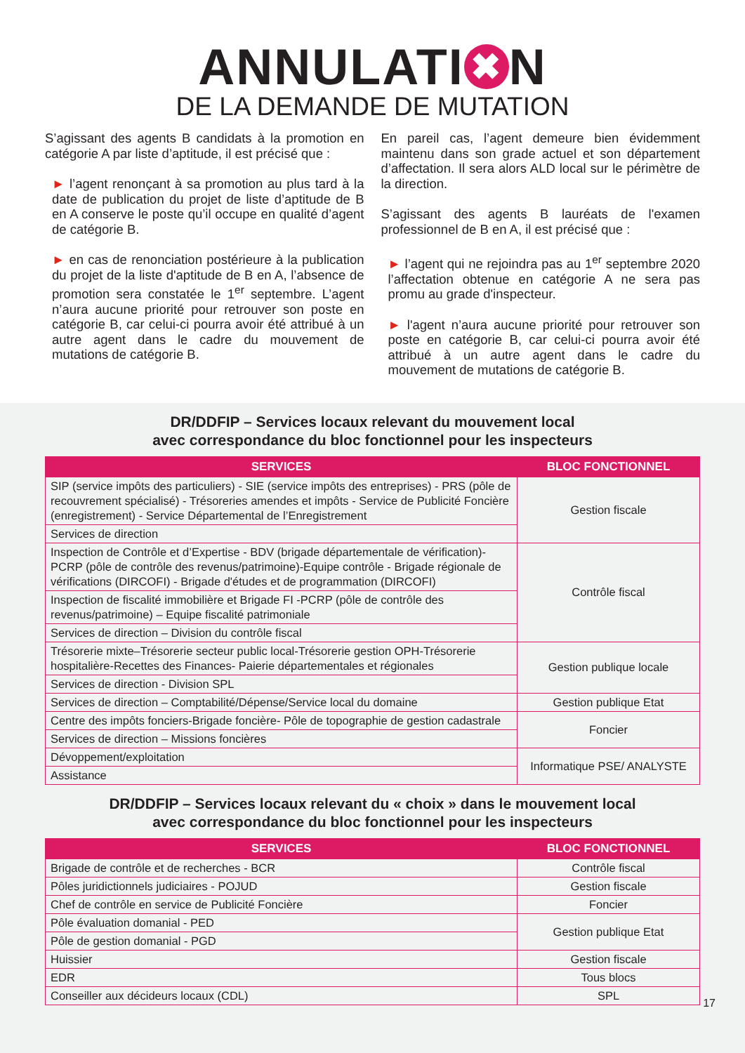ANNULATI ✖ N
DE LA DEMANDE DE MUTATION
S’agissant des agents B candidats à la promotion en catégorie A par liste d’aptitude, il est précisé que :
► l’agent renonçant à sa promotion au plus tard à la date de publication du projet de liste d’aptitude de B en A conserve le poste qu’il occupe en qualité d’agent de catégorie B.
► en cas de renonciation postérieure à la publication du projet de la liste d'aptitude de B en A, l’absence de promotion sera constatée le 1<sup>er</sup> septembre. L’agent n’aura aucune priorité pour retrouver son poste en catégorie B, car celui-ci pourra avoir été attribué à un autre agent dans le cadre du mouvement de mutations de catégorie B.
En pareil cas, l’agent demeure bien évidemment maintenu dans son grade actuel et son département d’affectation. Il sera alors ALD local sur le périmètre de la direction.
S’agissant des agents B lauréats de l'examen professionnel de B en A, il est précisé que :
► l’agent qui ne rejoindra pas au 1<sup>er</sup> septembre 2020 l’affectation obtenue en catégorie A ne sera pas promu au grade d'inspecteur.
► l'agent n’aura aucune priorité pour retrouver son poste en catégorie B, car celui-ci pourra avoir été attribué à un autre agent dans le cadre du mouvement de mutations de catégorie B.
DR/DDFIP – Services locaux relevant du mouvement local
avec correspondance du bloc fonctionnel pour les inspecteurs
| SERVICES | BLOC FONCTIONNEL |
| --- | --- |
| SIP (service impôts des particuliers) - SIE (service impôts des entreprises) - PRS (pôle de recouvrement spécialisé) - Trésoreries amendes et impôts - Service de Publicité Foncière (enregistrement) - Service Départemental de l’Enregistrement | Gestion fiscale |
| Services de direction | |
| Inspection de Contrôle et d’Expertise - BDV (brigade départementale de vérification)- PCRP (pôle de contrôle des revenus/patrimoine)-Equipe contrôle - Brigade régionale de vérifications (DIRCOFI) - Brigade d'études et de programmation (DIRCOFI) | Contrôle fiscal |
| Inspection de fiscalité immobilière et Brigade FI -PCRP (pôle de contrôle des revenus/patrimoine) – Equipe fiscalité patrimoniale | |
| Services de direction – Division du contrôle fiscal | |
| Trésorerie mixte–Trésorerie secteur public local-Trésorerie gestion OPH-Trésorerie hospitalière-Recettes des Finances- Paierie départementales et régionales | Gestion publique locale |
| Services de direction - Division SPL | |
| Services de direction – Comptabilité/Dépense/Service local du domaine | Gestion publique Etat |
| Centre des impôts fonciers-Brigade foncière- Pôle de topographie de gestion cadastrale | Foncier |
| Services de direction – Missions foncières | |
| Dévoppement/exploitation | Informatique PSE/ ANALYSTE |
| Assistance | |
DR/DDFIP – Services locaux relevant du « choix » dans le mouvement local
avec correspondance du bloc fonctionnel pour les inspecteurs
| SERVICES | BLOC FONCTIONNEL |
| --- | --- |
| Brigade de contrôle et de recherches - BCR | Contrôle fiscal |
| Pôles juridictionnels judiciaires - POJUD | Gestion fiscale |
| Chef de contrôle en service de Publicité Foncière | Foncier |
| Pôle évaluation domanial - PED | Gestion publique Etat |
| Pôle de gestion domanial - PGD | |
| Huissier | Gestion fiscale |
| EDR | Tous blocs |
| Conseiller aux décideurs locaux (CDL) | SPL |
17